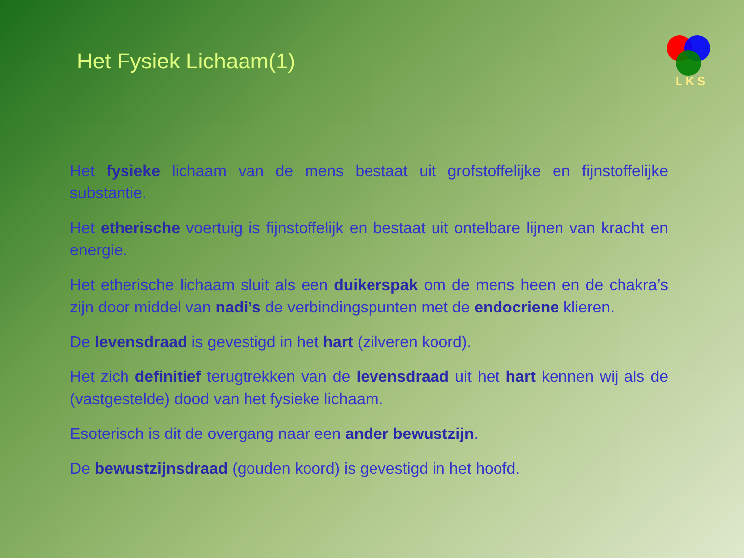LKS
Het Fysiek Lichaam(1)
Het fysieke lichaam van de mens bestaat uit grofstoffelijke en fijnstoffelijke substantie.
Het etherische voertuig is fijnstoffelijk en bestaat uit ontelbare lijnen van kracht en energie.
Het etherische lichaam sluit als een duikerspak om de mens heen en de chakra’s zijn door middel van nadi’s de verbindingspunten met de endocriene klieren.
De levensdraad is gevestigd in het hart (zilveren koord).
Het zich definitief terugtrekken van de levensdraad uit het hart kennen wij als de (vastgestelde) dood van het fysieke lichaam.
Esoterisch is dit de overgang naar een ander bewustzijn.
De bewustzijnsdraad (gouden koord) is gevestigd in het hoofd.